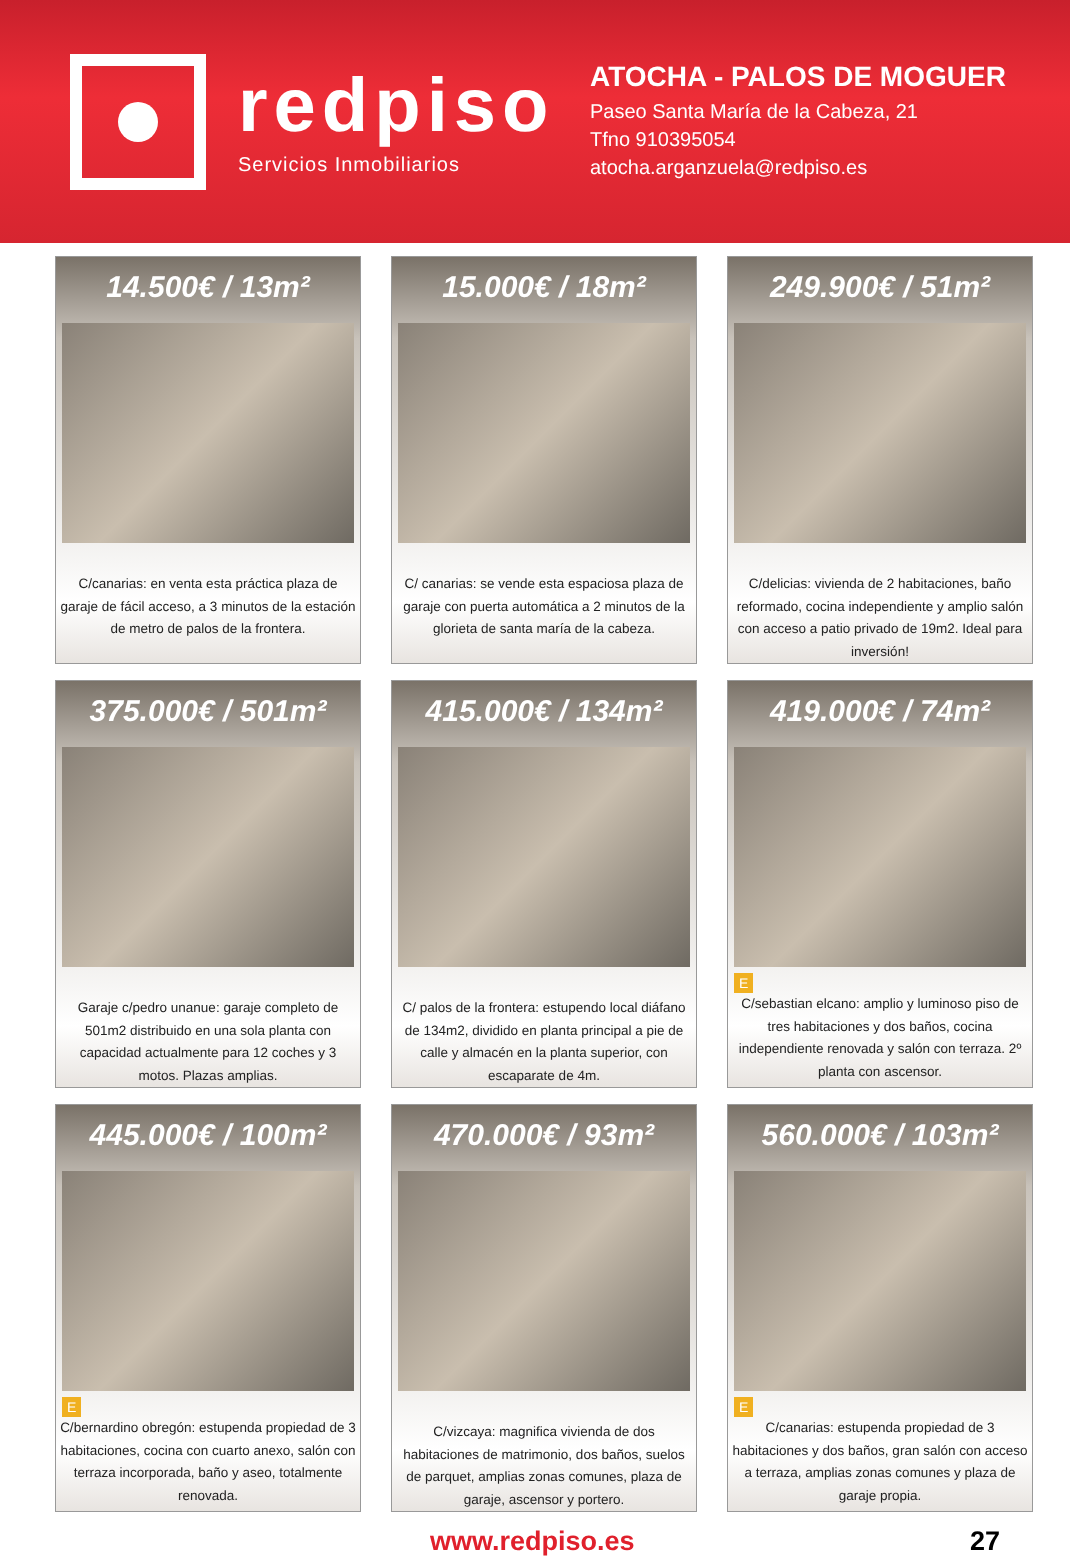redpiso
Servicios Inmobiliarios
ATOCHA - PALOS DE MOGUER
Paseo Santa María de la Cabeza, 21
Tfno 910395054
atocha.arganzuela@redpiso.es
14.500€ / 13m²
C/canarias: en venta esta práctica plaza de garaje de fácil acceso, a 3 minutos de la estación de metro de palos de la frontera.
15.000€ / 18m²
C/ canarias: se vende esta espaciosa plaza de garaje con puerta automática a 2 minutos de la glorieta de santa maría de la cabeza.
249.900€ / 51m²
C/delicias: vivienda de 2 habitaciones, baño reformado, cocina independiente y amplio salón con acceso a patio privado de 19m2. Ideal para inversión!
375.000€ / 501m²
Garaje c/pedro unanue: garaje completo de 501m2 distribuido en una sola planta con capacidad actualmente para 12 coches y 3 motos. Plazas amplias.
415.000€ / 134m²
C/ palos de la frontera: estupendo local diáfano de 134m2, dividido en planta principal a pie de calle y almacén en la planta superior, con escaparate de 4m.
419.000€ / 74m²
E
C/sebastian elcano: amplio y luminoso piso de tres habitaciones y dos baños, cocina independiente renovada y salón con terraza. 2º planta con ascensor.
445.000€ / 100m²
E
C/bernardino obregón: estupenda propiedad de 3 habitaciones, cocina con cuarto anexo, salón con terraza incorporada, baño y aseo, totalmente renovada.
470.000€ / 93m²
C/vizcaya: magnifica vivienda de dos habitaciones de matrimonio, dos baños, suelos de parquet, amplias zonas comunes, plaza de garaje, ascensor y portero.
560.000€ / 103m²
E
C/canarias: estupenda propiedad de 3 habitaciones y dos baños, gran salón con acceso a terraza, amplias zonas comunes y plaza de garaje propia.
www.redpiso.es 27